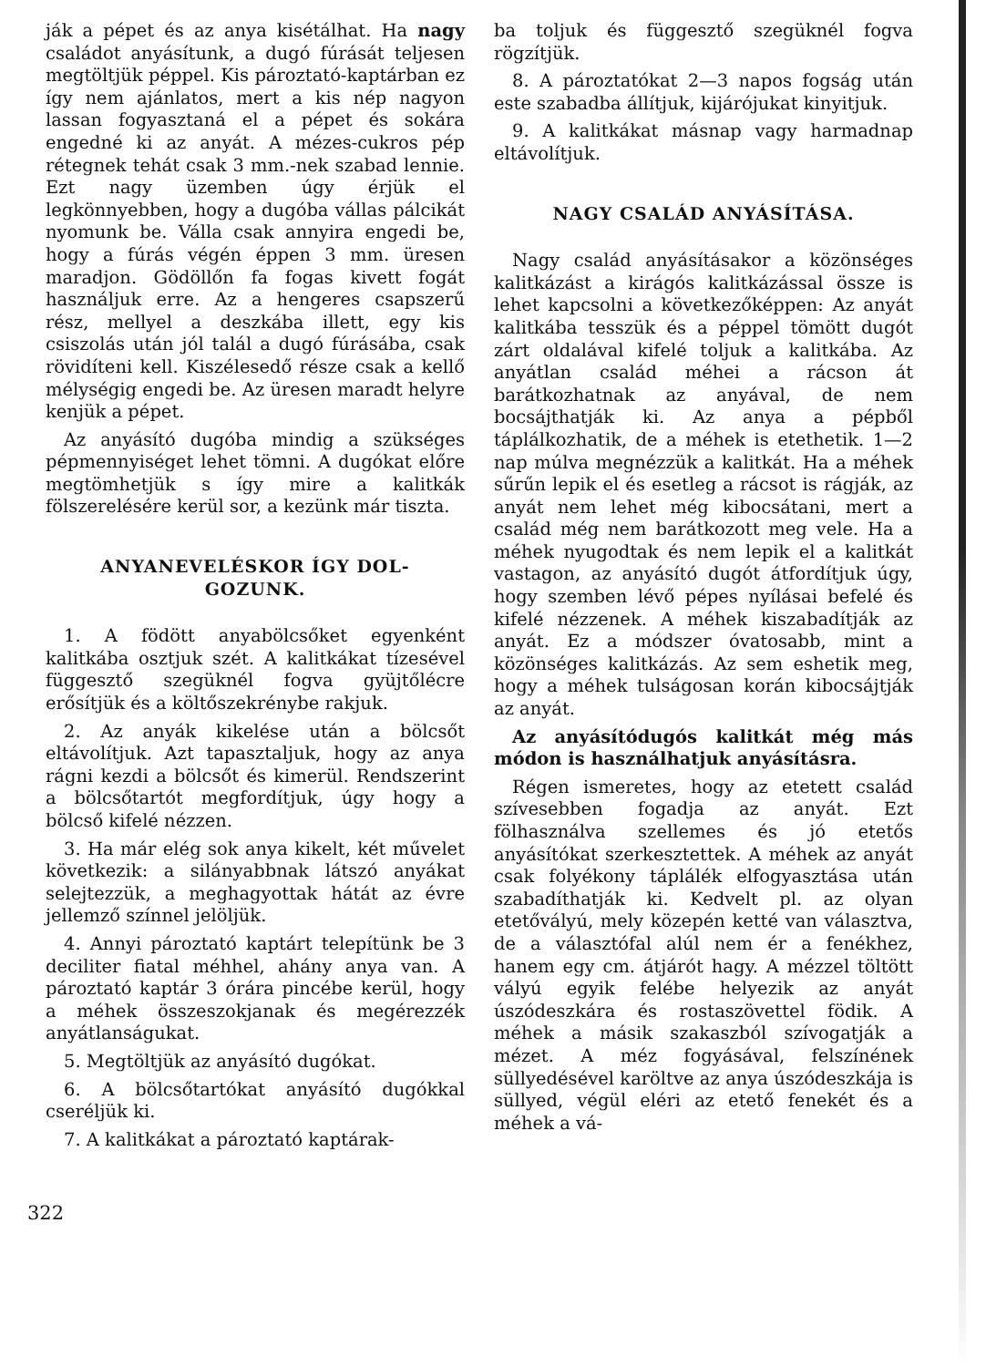ják a pépet és az anya kisétálhat. Ha nagy családot anyásítunk, a dugó fúrását teljesen megtöltjük péppel. Kis pároztató-kaptárban ez így nem ajánlatos, mert a kis nép nagyon lassan fogyasztaná el a pépet és sokára engedné ki az anyát. A mézes-cukros pép rétegnek tehát csak 3 mm.-nek szabad lennie. Ezt nagy üzemben úgy érjük el legkönnyebben, hogy a dugóba vállas pálcikát nyomunk be. Válla csak annyira engedi be, hogy a fúrás végén éppen 3 mm. üresen maradjon. Gödöllőn fa fogas kivett fogát használjuk erre. Az a hengeres csapszerű rész, mellyel a deszkába illett, egy kis csiszolás után jól talál a dugó fúrásába, csak rövidíteni kell. Kiszélesedő része csak a kellő mélységig engedi be. Az üresen maradt helyre kenjük a pépet.
Az anyásító dugóba mindig a szükséges pépmennyiséget lehet tömni. A dugókat előre megtömhetjük s így mire a kalitkák fölszerelésére kerül sor, a kezünk már tiszta.
ANYANEVELÉSKOR ÍGY DOL-
GOZUNK.
1. A födött anyabölcsőket egyenként kalitkába osztjuk szét. A kalitkákat tízesével függesztő szegüknél fogva gyüjtőlécre erősítjük és a költőszekrénybe rakjuk.
2. Az anyák kikelése után a bölcsőt eltávolítjuk. Azt tapasztaljuk, hogy az anya rágni kezdi a bölcsőt és kimerül. Rendszerint a bölcsőtartót megfordítjuk, úgy hogy a bölcső kifelé nézzen.
3. Ha már elég sok anya kikelt, két művelet következik: a silányabbnak látszó anyákat selejtezzük, a meghagyottak hátát az évre jellemző színnel jelöljük.
4. Annyi pároztató kaptárt telepítünk be 3 deciliter fiatal méhhel, ahány anya van. A pároztató kaptár 3 órára pincébe kerül, hogy a méhek összeszokjanak és megérezzék anyátlanságukat.
5. Megtöltjük az anyásító dugókat.
6. A bölcsőtartókat anyásító dugókkal cseréljük ki.
7. A kalitkákat a pároztató kaptárak-
ba toljuk és függesztő szegüknél fogva rögzítjük.
8. A pároztatókat 2—3 napos fogság után este szabadba állítjuk, kijáróju­kat kinyitjuk.
9. A kalitkákat másnap vagy harmadnap eltávolítjuk.
NAGY CSALÁD ANYÁSÍTÁSA.
Nagy család anyásításakor a közönséges kalitkázást a kirágós kalitkázással össze is lehet kapcsolni a következőképpen: Az anyát kalitkába tesszük és a péppel tömött dugót zárt oldalával kifelé toljuk a kalitkába. Az anyátlan család méhei a rácson át barátkozhatnak az anyával, de nem bocsájthatják ki. Az anya a pépből táplálkozhatik, de a méhek is etethetik. 1—2 nap múlva megnézzük a kalitkát. Ha a méhek sűrűn lepik el és esetleg a rácsot is rágják, az anyát nem lehet még kibocsátani, mert a család még nem barátkozott meg vele. Ha a méhek nyugodtak és nem lepik el a kalitkát vastagon, az anyásító dugót átfordítjuk úgy, hogy szemben lévő pépes nyílásai befelé és kifelé nézzenek. A méhek kiszabadítják az anyát. Ez a módszer óvatosabb, mint a közönséges kalitkázás. Az sem eshetik meg, hogy a méhek tulságosan korán kibocsájtják az anyát.
Az anyásítódugós kalitkát még más módon is használhatjuk anyásításra.
Régen ismeretes, hogy az etetett család szívesebben fogadja az anyát. Ezt fölhasználva szellemes és jó etetős anyásítókat szerkesztettek. A méhek az anyát csak folyékony táplálék elfogyasztása után szabadíthatják ki. Kedvelt pl. az olyan etetővályú, mely közepén ketté van választva, de a választófal alúl nem ér a fenékhez, hanem egy cm. átjárót hagy. A mézzel töltött vályú egyik felébe helyezik az anyát úszódeszkára és rostaszövettel födik. A méhek a másik szakaszból szívogatják a mézet. A méz fogyásával, felszínének süllyedésével karöltve az anya úszódeszkája is süllyed, végül eléri az etető fenekét és a méhek a vá-
322